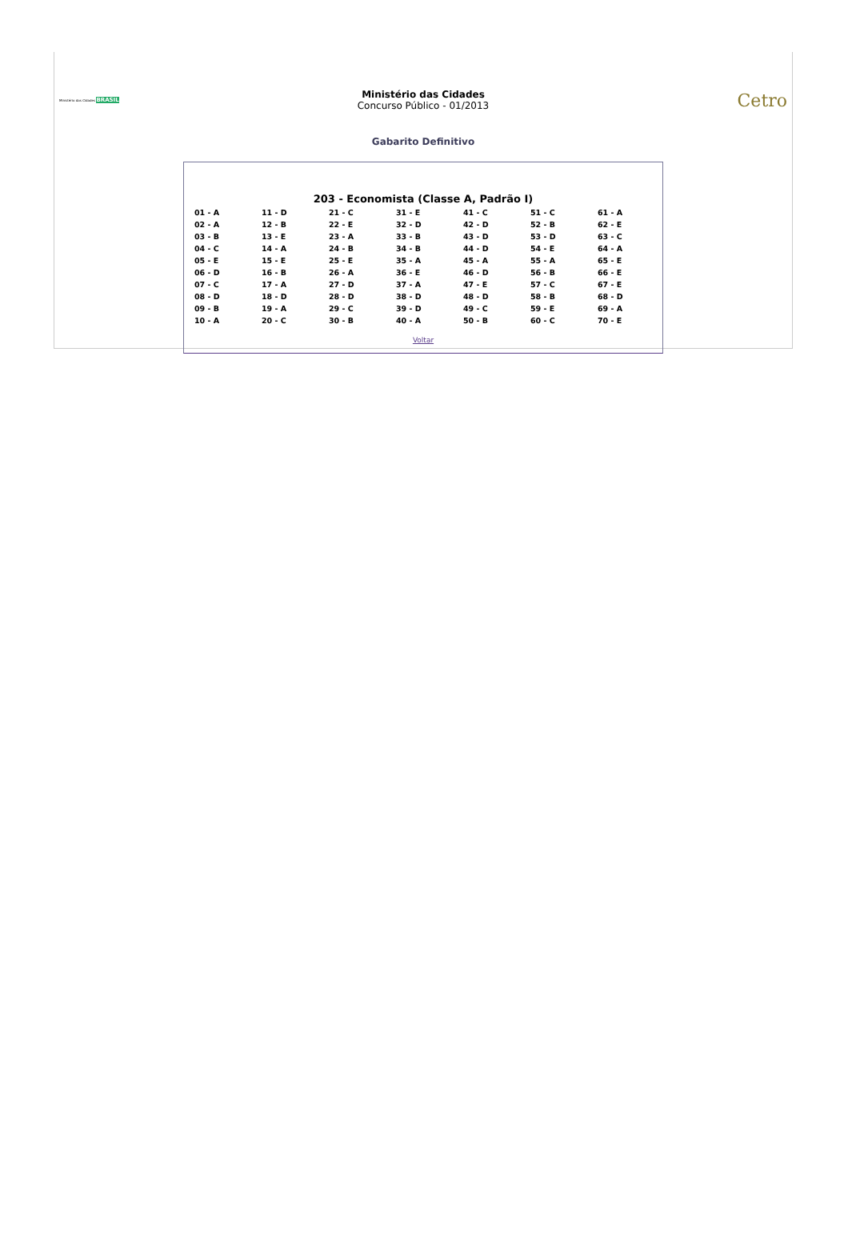Ministério das Cidades BRASIL
Ministério das Cidades
Concurso Público - 01/2013
Cetro
Gabarito Definitivo
203 - Economista (Classe A, Padrão I)
| 01 - A | 11 - D | 21 - C | 31 - E | 41 - C | 51 - C | 61 - A |
| 02 - A | 12 - B | 22 - E | 32 - D | 42 - D | 52 - B | 62 - E |
| 03 - B | 13 - E | 23 - A | 33 - B | 43 - D | 53 - D | 63 - C |
| 04 - C | 14 - A | 24 - B | 34 - B | 44 - D | 54 - E | 64 - A |
| 05 - E | 15 - E | 25 - E | 35 - A | 45 - A | 55 - A | 65 - E |
| 06 - D | 16 - B | 26 - A | 36 - E | 46 - D | 56 - B | 66 - E |
| 07 - C | 17 - A | 27 - D | 37 - A | 47 - E | 57 - C | 67 - E |
| 08 - D | 18 - D | 28 - D | 38 - D | 48 - D | 58 - B | 68 - D |
| 09 - B | 19 - A | 29 - C | 39 - D | 49 - C | 59 - E | 69 - A |
| 10 - A | 20 - C | 30 - B | 40 - A | 50 - B | 60 - C | 70 - E |
Voltar